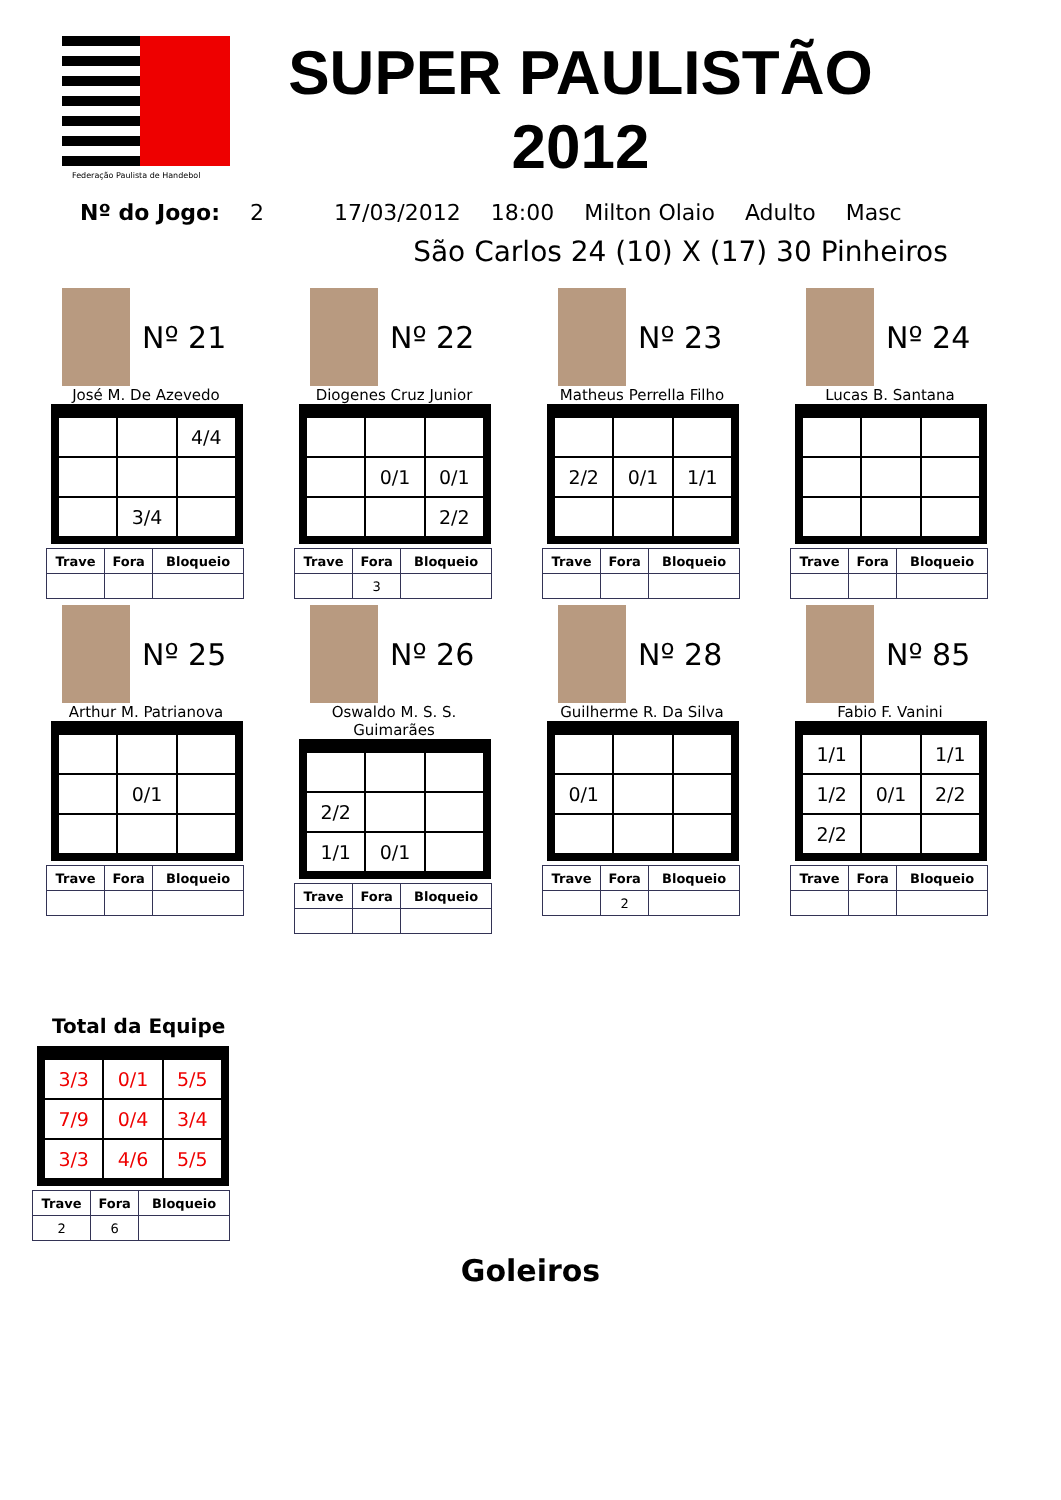Federação Paulista de Handebol
SUPER PAULISTÃO
2012
Nº do Jogo: 2 17/03/2012 18:00 Milton Olaio Adulto Masc
São Carlos 24 (10) X (17) 30 Pinheiros
Nº 21
José M. De Azevedo
| | | 4/4 |
| | 3/4 | |
| Trave | Fora | Bloqueio |
| --- | --- | --- |
Nº 22
Diogenes Cruz Junior
| | 0/1 | 0/1 |
| | | 2/2 |
| Trave | Fora | Bloqueio |
| --- | --- | --- |
| | 3 | |
Nº 23
Matheus Perrella Filho
| 2/2 | 0/1 | 1/1 |
| Trave | Fora | Bloqueio |
| --- | --- | --- |
Nº 24
Lucas B. Santana
| Trave | Fora | Bloqueio |
| --- | --- | --- |
Nº 25
Arthur M. Patrianova
| | 0/1 | |
| Trave | Fora | Bloqueio |
| --- | --- | --- |
Nº 26
Oswaldo M. S. S. Guimarães
| 2/2 | | |
| 1/1 | 0/1 | |
| Trave | Fora | Bloqueio |
| --- | --- | --- |
Nº 28
Guilherme R. Da Silva
| 0/1 | | |
| Trave | Fora | Bloqueio |
| --- | --- | --- |
| | 2 | |
Nº 85
Fabio F. Vanini
| 1/1 | | 1/1 |
| 1/2 | 0/1 | 2/2 |
| 2/2 | | |
| Trave | Fora | Bloqueio |
| --- | --- | --- |
Total da Equipe
| 3/3 | 0/1 | 5/5 |
| 7/9 | 0/4 | 3/4 |
| 3/3 | 4/6 | 5/5 |
| Trave | Fora | Bloqueio |
| --- | --- | --- |
| 2 | 6 | |
Goleiros